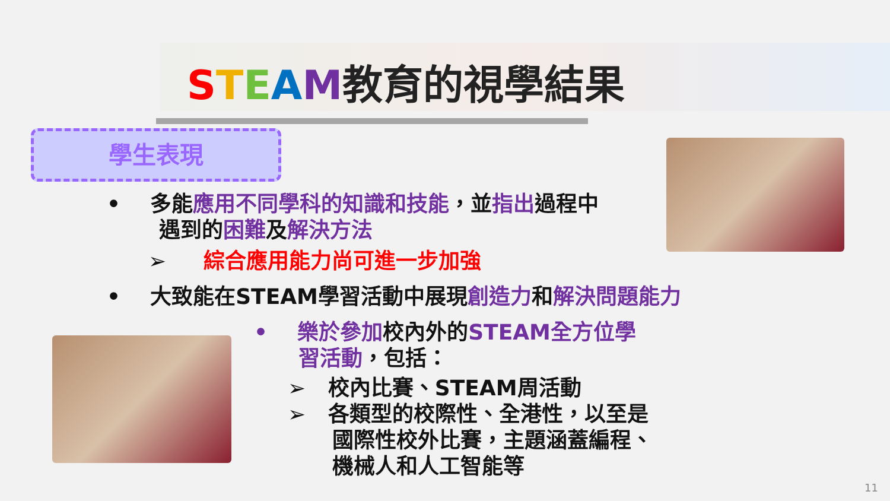STEAM教育的視學結果
學生表現
• 多能應用不同學科的知識和技能，並指出過程中
遇到的困難及解決方法
➢ 綜合應用能力尚可進一步加強
• 大致能在STEAM學習活動中展現創造力和解決問題能力
• 樂於參加校內外的STEAM全方位學
習活動，包括：
➢ 校內比賽、STEAM周活動
➢ 各類型的校際性、全港性，以至是
國際性校外比賽，主題涵蓋編程、
機械人和人工智能等
11